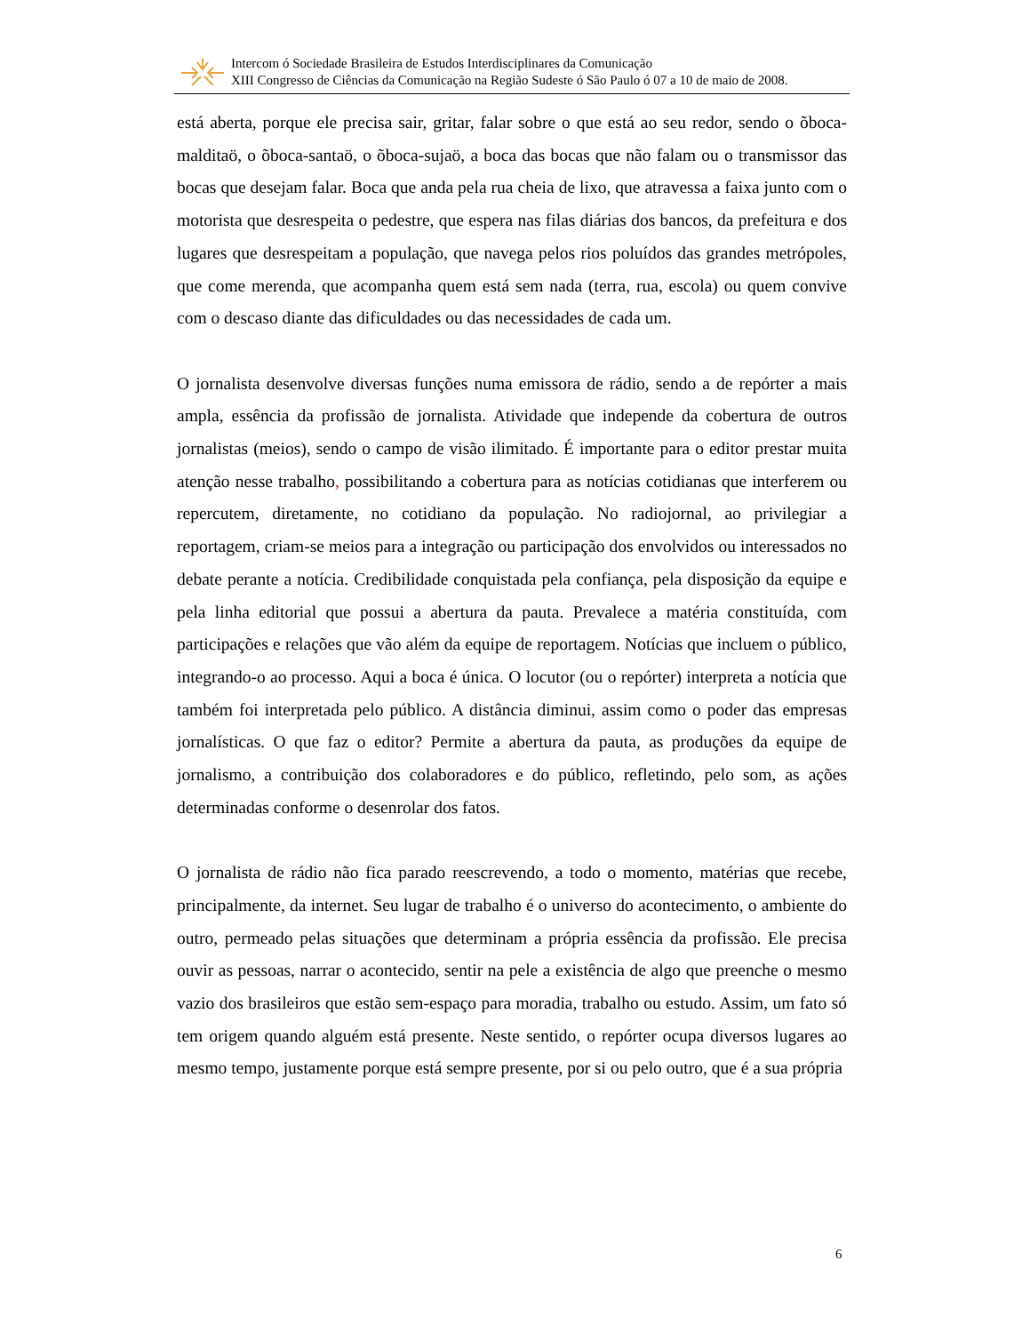Intercom ó Sociedade Brasileira de Estudos Interdisciplinares da Comunicação
XIII Congresso de Ciências da Comunicação na Região Sudeste ó São Paulo ó 07 a 10 de maio de 2008.
está aberta, porque ele precisa sair, gritar, falar sobre o que está ao seu redor, sendo o õboca-malditaö, o õboca-santaö, o õboca-sujaö, a boca das bocas que não falam ou o transmissor das bocas que desejam falar. Boca que anda pela rua cheia de lixo, que atravessa a faixa junto com o motorista que desrespeita o pedestre, que espera nas filas diárias dos bancos, da prefeitura e dos lugares que desrespeitam a população, que navega pelos rios poluídos das grandes metrópoles, que come merenda, que acompanha quem está sem nada (terra, rua, escola) ou quem convive com o descaso diante das dificuldades ou das necessidades de cada um.
O jornalista desenvolve diversas funções numa emissora de rádio, sendo a de repórter a mais ampla, essência da profissão de jornalista. Atividade que independe da cobertura de outros jornalistas (meios), sendo o campo de visão ilimitado. É importante para o editor prestar muita atenção nesse trabalho, possibilitando a cobertura para as notícias cotidianas que interferem ou repercutem, diretamente, no cotidiano da população. No radiojornal, ao privilegiar a reportagem, criam-se meios para a integração ou participação dos envolvidos ou interessados no debate perante a notícia. Credibilidade conquistada pela confiança, pela disposição da equipe e pela linha editorial que possui a abertura da pauta. Prevalece a matéria constituída, com participações e relações que vão além da equipe de reportagem. Notícias que incluem o público, integrando-o ao processo. Aqui a boca é única. O locutor (ou o repórter) interpreta a notícia que também foi interpretada pelo público. A distância diminui, assim como o poder das empresas jornalísticas. O que faz o editor? Permite a abertura da pauta, as produções da equipe de jornalismo, a contribuição dos colaboradores e do público, refletindo, pelo som, as ações determinadas conforme o desenrolar dos fatos.
O jornalista de rádio não fica parado reescrevendo, a todo o momento, matérias que recebe, principalmente, da internet. Seu lugar de trabalho é o universo do acontecimento, o ambiente do outro, permeado pelas situações que determinam a própria essência da profissão. Ele precisa ouvir as pessoas, narrar o acontecido, sentir na pele a existência de algo que preenche o mesmo vazio dos brasileiros que estão sem-espaço para moradia, trabalho ou estudo. Assim, um fato só tem origem quando alguém está presente. Neste sentido, o repórter ocupa diversos lugares ao mesmo tempo, justamente porque está sempre presente, por si ou pelo outro, que é a sua própria
6